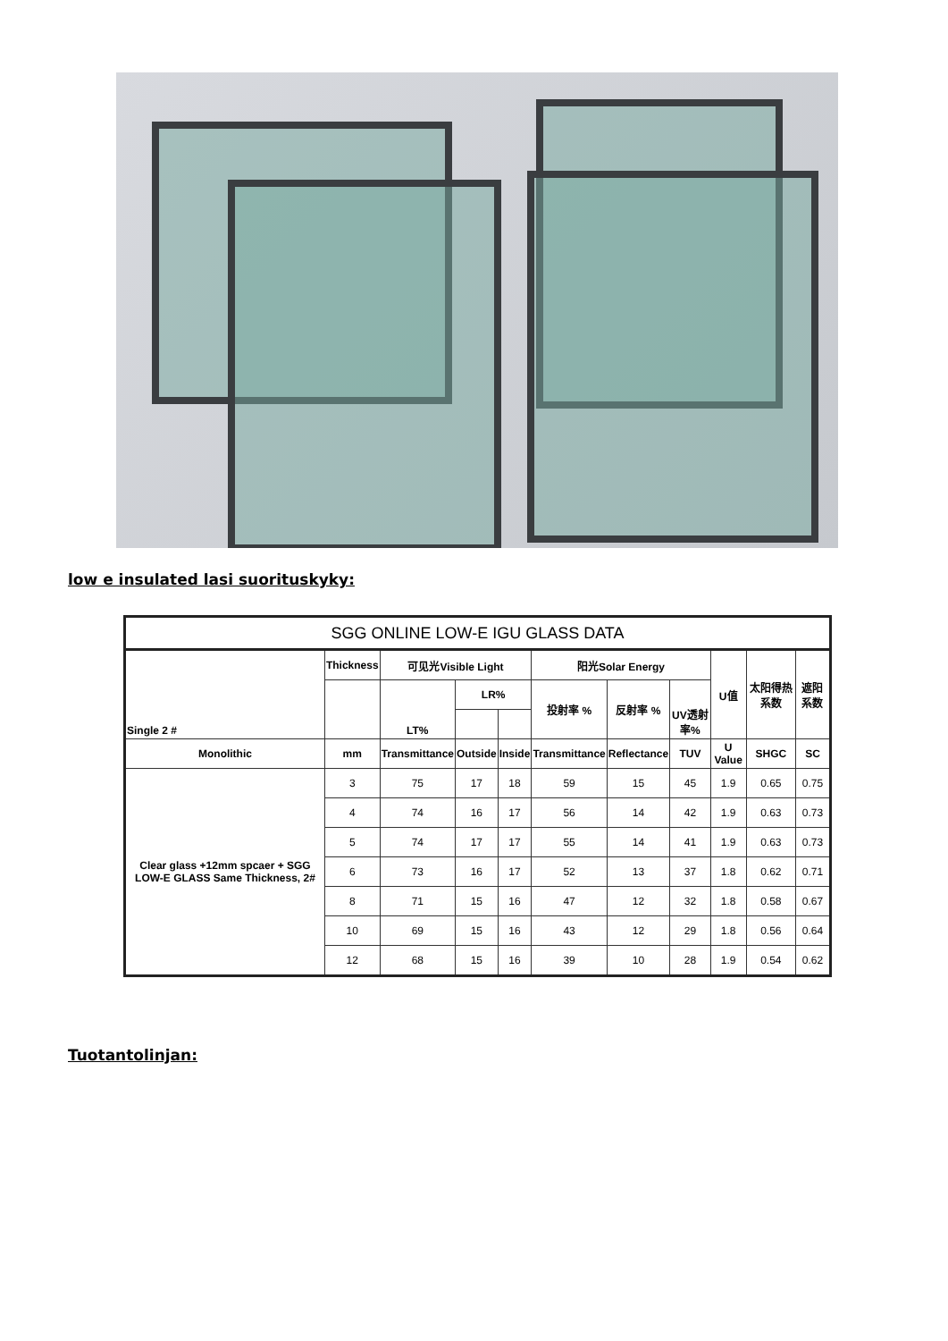low e insulated lasi suorituskyky:
| SGG ONLINE LOW-E IGU GLASS DATA | | | | | | | | | | |
| --- | --- | --- | --- | --- | --- | --- | --- | --- | --- | --- |
| Single 2 # | Thickness | 可见光Visible Light | | | 阳光Solar Energy | | | U值 | 太阳得热系数 | 遮阳系数 |
| | | LT% | LR% | | 投射率 % | 反射率 % | UV透射率% | | | |
| Monolithic | mm | Transmittance | Outside | Inside | Transmittance | Reflectance | TUV | U Value | SHGC | SC |
| Clear glass +12mm spcaer + SGG LOW-E GLASS Same Thickness, 2# | 3 | 75 | 17 | 18 | 59 | 15 | 45 | 1.9 | 0.65 | 0.75 |
| | 4 | 74 | 16 | 17 | 56 | 14 | 42 | 1.9 | 0.63 | 0.73 |
| | 5 | 74 | 17 | 17 | 55 | 14 | 41 | 1.9 | 0.63 | 0.73 |
| | 6 | 73 | 16 | 17 | 52 | 13 | 37 | 1.8 | 0.62 | 0.71 |
| | 8 | 71 | 15 | 16 | 47 | 12 | 32 | 1.8 | 0.58 | 0.67 |
| | 10 | 69 | 15 | 16 | 43 | 12 | 29 | 1.8 | 0.56 | 0.64 |
| | 12 | 68 | 15 | 16 | 39 | 10 | 28 | 1.9 | 0.54 | 0.62 |
Tuotantolinjan: